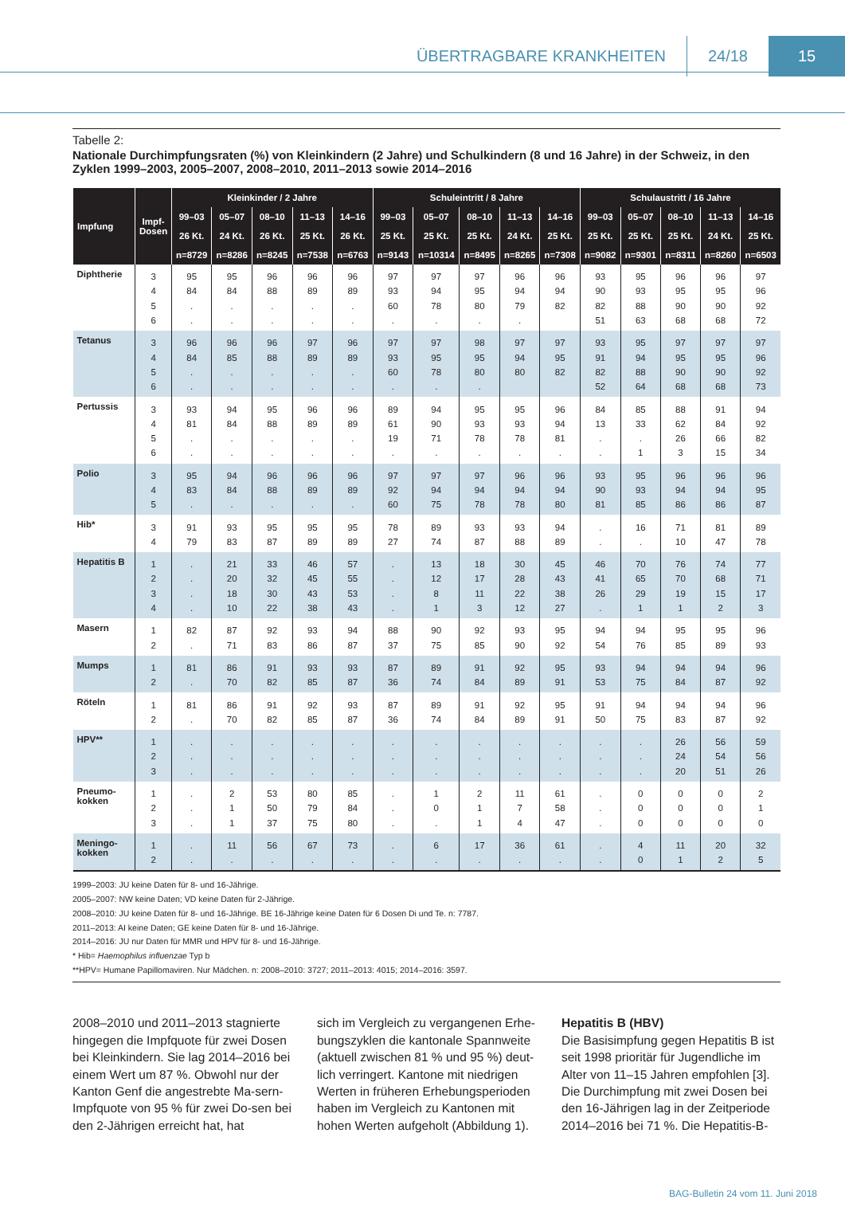ÜBERTRAGBARE KRANKHEITEN 24/18 15
Tabelle 2:
Nationale Durchimpfungsraten (%) von Kleinkindern (2 Jahre) und Schulkindern (8 und 16 Jahre) in der Schweiz, in den Zyklen 1999–2003, 2005–2007, 2008–2010, 2011–2013 sowie 2014–2016
| Impfung | Impf- Dosen | Kleinkinder / 2 Jahre | | | | | Schuleintritt / 8 Jahre | | | | | Schulaustritt / 16 Jahre | | | | |
| --- | --- | --- | --- | --- | --- | --- | --- | --- | --- | --- | --- | --- | --- | --- | --- | --- |
| | | 99–03 | 05–07 | 08–10 | 11–13 | 14–16 | 99–03 | 05–07 | 08–10 | 11–13 | 14–16 | 99–03 | 05–07 | 08–10 | 11–13 | 14–16 |
| | | 26 Kt. | 24 Kt. | 26 Kt. | 25 Kt. | 26 Kt. | 25 Kt. | 25 Kt. | 25 Kt. | 24 Kt. | 25 Kt. | 25 Kt. | 25 Kt. | 25 Kt. | 24 Kt. | 25 Kt. |
| | | n=8729 | n=8286 | n=8245 | n=7538 | n=6763 | n=9143 | n=10314 | n=8495 | n=8265 | n=7308 | n=9082 | n=9301 | n=8311 | n=8260 | n=6503 |
| Diphtherie | 3 | 95 | 95 | 96 | 96 | 96 | 97 | 97 | 97 | 96 | 96 | 93 | 95 | 96 | 96 | 97 |
| | 4 | 84 | 84 | 88 | 89 | 89 | 93 | 94 | 95 | 94 | 94 | 90 | 93 | 95 | 95 | 96 |
| | 5 | . | . | . | . | . | 60 | 78 | 80 | 79 | 82 | 82 | 88 | 90 | 90 | 92 |
| | 6 | . | . | . | . | . | . | . | . | . | | 51 | 63 | 68 | 68 | 72 |
| Tetanus | 3 | 96 | 96 | 96 | 97 | 96 | 97 | 97 | 98 | 97 | 97 | 93 | 95 | 97 | 97 | 97 |
| | 4 | 84 | 85 | 88 | 89 | 89 | 93 | 95 | 95 | 94 | 95 | 91 | 94 | 95 | 95 | 96 |
| | 5 | . | . | . | . | . | 60 | 78 | 80 | 80 | 82 | 82 | 88 | 90 | 90 | 92 |
| | 6 | . | . | . | . | . | . | . | . | | | 52 | 64 | 68 | 68 | 73 |
| Pertussis | 3 | 93 | 94 | 95 | 96 | 96 | 89 | 94 | 95 | 95 | 96 | 84 | 85 | 88 | 91 | 94 |
| | 4 | 81 | 84 | 88 | 89 | 89 | 61 | 90 | 93 | 93 | 94 | 13 | 33 | 62 | 84 | 92 |
| | 5 | . | . | . | . | . | 19 | 71 | 78 | 78 | 81 | . | . | 26 | 66 | 82 |
| | 6 | . | . | . | . | . | . | . | . | . | . | . | 1 | 3 | 15 | 34 |
| Polio | 3 | 95 | 94 | 96 | 96 | 96 | 97 | 97 | 97 | 96 | 96 | 93 | 95 | 96 | 96 | 96 |
| | 4 | 83 | 84 | 88 | 89 | 89 | 92 | 94 | 94 | 94 | 94 | 90 | 93 | 94 | 94 | 95 |
| | 5 | . | . | . | . | . | 60 | 75 | 78 | 78 | 80 | 81 | 85 | 86 | 86 | 87 |
| Hib* | 3 | 91 | 93 | 95 | 95 | 95 | 78 | 89 | 93 | 93 | 94 | . | 16 | 71 | 81 | 89 |
| | 4 | 79 | 83 | 87 | 89 | 89 | 27 | 74 | 87 | 88 | 89 | . | . | 10 | 47 | 78 |
| Hepatitis B | 1 | . | 21 | 33 | 46 | 57 | . | 13 | 18 | 30 | 45 | 46 | 70 | 76 | 74 | 77 |
| | 2 | . | 20 | 32 | 45 | 55 | . | 12 | 17 | 28 | 43 | 41 | 65 | 70 | 68 | 71 |
| | 3 | . | 18 | 30 | 43 | 53 | . | 8 | 11 | 22 | 38 | 26 | 29 | 19 | 15 | 17 |
| | 4 | . | 10 | 22 | 38 | 43 | . | 1 | 3 | 12 | 27 | . | 1 | 1 | 2 | 3 |
| Masern | 1 | 82 | 87 | 92 | 93 | 94 | 88 | 90 | 92 | 93 | 95 | 94 | 94 | 95 | 95 | 96 |
| | 2 | . | 71 | 83 | 86 | 87 | 37 | 75 | 85 | 90 | 92 | 54 | 76 | 85 | 89 | 93 |
| Mumps | 1 | 81 | 86 | 91 | 93 | 93 | 87 | 89 | 91 | 92 | 95 | 93 | 94 | 94 | 94 | 96 |
| | 2 | . | 70 | 82 | 85 | 87 | 36 | 74 | 84 | 89 | 91 | 53 | 75 | 84 | 87 | 92 |
| Röteln | 1 | 81 | 86 | 91 | 92 | 93 | 87 | 89 | 91 | 92 | 95 | 91 | 94 | 94 | 94 | 96 |
| | 2 | . | 70 | 82 | 85 | 87 | 36 | 74 | 84 | 89 | 91 | 50 | 75 | 83 | 87 | 92 |
| HPV** | 1 | . | . | . | . | . | . | . | . | . | . | . | . | 26 | 56 | 59 |
| | 2 | . | . | . | . | . | . | . | . | . | . | . | . | 24 | 54 | 56 |
| | 3 | . | . | . | . | . | . | . | . | . | . | . | . | 20 | 51 | 26 |
| Pneumo- kokken | 1 | . | 2 | 53 | 80 | 85 | . | 1 | 2 | 11 | 61 | . | 0 | 0 | 0 | 2 |
| | 2 | . | 1 | 50 | 79 | 84 | . | 0 | 1 | 7 | 58 | . | 0 | 0 | 0 | 1 |
| | 3 | . | 1 | 37 | 75 | 80 | . | . | 1 | 4 | 47 | . | 0 | 0 | 0 | 0 |
| Meningo- kokken | 1 | . | 11 | 56 | 67 | 73 | . | 6 | 17 | 36 | 61 | . | 4 | 11 | 20 | 32 |
| | 2 | . | . | . | . | . | . | . | . | . | . | . | 0 | 1 | 2 | 5 |
1999–2003: JU keine Daten für 8- und 16-Jährige.
2005–2007: NW keine Daten; VD keine Daten für 2-Jährige.
2008–2010: JU keine Daten für 8- und 16-Jährige. BE 16-Jährige keine Daten für 6 Dosen Di und Te. n: 7787.
2011–2013: AI keine Daten; GE keine Daten für 8- und 16-Jährige.
2014–2016: JU nur Daten für MMR und HPV für 8- und 16-Jährige.
* Hib= Haemophilus influenzae Typ b
**HPV= Humane Papillomaviren. Nur Mädchen. n: 2008–2010: 3727; 2011–2013: 4015; 2014–2016: 3597.
2008–2010 und 2011–2013 stagnierte hingegen die Impfquote für zwei Dosen bei Kleinkindern. Sie lag 2014–2016 bei einem Wert um 87 %. Obwohl nur der Kanton Genf die angestrebte Ma-sern-Impfquote von 95 % für zwei Do-sen bei den 2-Jährigen erreicht hat, hat
sich im Vergleich zu vergangenen Erhe-bungszyklen die kantonale Spannweite (aktuell zwischen 81 % und 95 %) deut-lich verringert. Kantone mit niedrigen Werten in früheren Erhebungsperioden haben im Vergleich zu Kantonen mit hohen Werten aufgeholt (Abbildung 1).
Hepatitis B (HBV)
Die Basisimpfung gegen Hepatitis B ist seit 1998 prioritär für Jugendliche im Alter von 11–15 Jahren empfohlen [3]. Die Durchimpfung mit zwei Dosen bei den 16-Jährigen lag in der Zeitperiode 2014–2016 bei 71 %. Die Hepatitis-B-
BAG-Bulletin 24 vom 11. Juni 2018